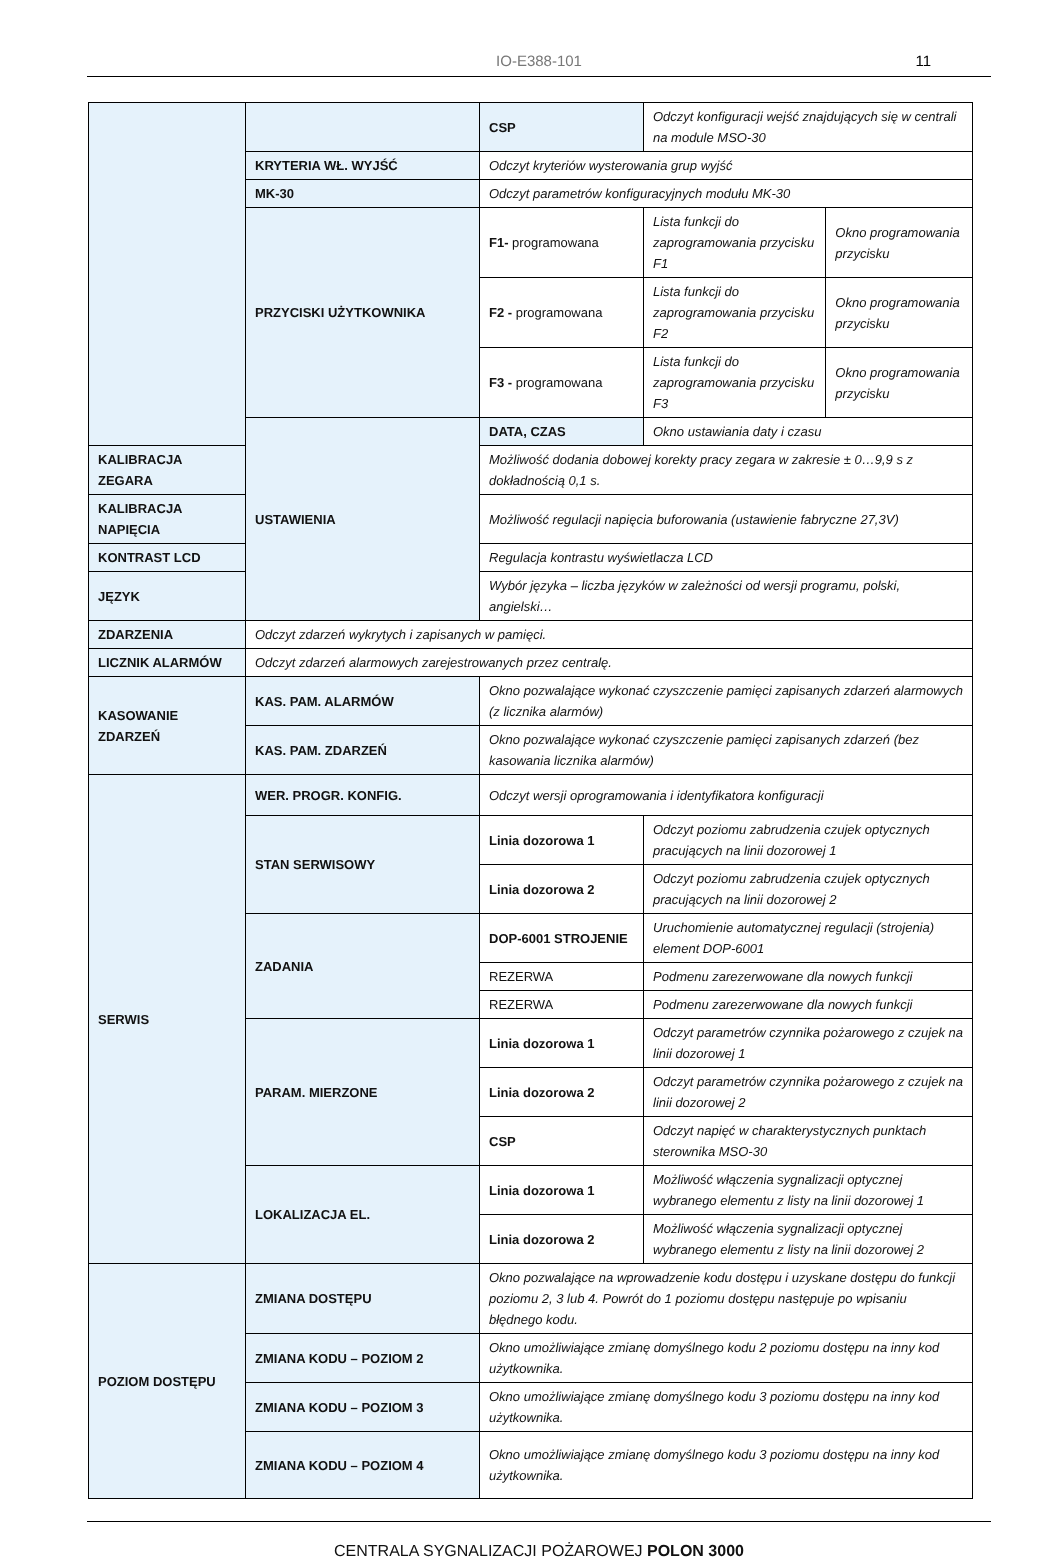IO-E388-101 11
| | | CSP | Odczyt konfiguracji wejść znajdujących się w centrali na module MSO-30 | |
| | KRYTERIA WŁ. WYJŚĆ | Odczyt kryteriów wysterowania grup wyjść | | |
| | MK-30 | Odczyt parametrów konfiguracyjnych modułu MK-30 | | |
| | PRZYCISKI UŻYTKOWNIKA | F1- programowana | Lista funkcji do zaprogramowania przycisku F1 | Okno programowania przycisku |
| | | F2 - programowana | Lista funkcji do zaprogramowania przycisku F2 | Okno programowania przycisku |
| | | F3 - programowana | Lista funkcji do zaprogramowania przycisku F3 | Okno programowania przycisku |
| | USTAWIENIA | DATA, CZAS | Okno ustawiania daty i czasu | |
| KALIBRACJA ZEGARA | | Możliwość dodania dobowej korekty pracy zegara w zakresie ± 0…9,9 s z dokładnością 0,1 s. | | |
| KALIBRACJA NAPIĘCIA | | Możliwość regulacji napięcia buforowania (ustawienie fabryczne 27,3V) | | |
| KONTRAST LCD | | Regulacja kontrastu wyświetlacza LCD | | |
| JĘZYK | | Wybór języka – liczba języków w zależności od wersji programu, polski, angielski… | | |
| ZDARZENIA | Odczyt zdarzeń wykrytych i zapisanych w pamięci. | | | |
| LICZNIK ALARMÓW | Odczyt zdarzeń alarmowych zarejestrowanych przez centralę. | | | |
| KASOWANIE ZDARZEŃ | KAS. PAM. ALARMÓW | Okno pozwalające wykonać czyszczenie pamięci zapisanych zdarzeń alarmowych (z licznika alarmów) | | |
| | KAS. PAM. ZDARZEŃ | Okno pozwalające wykonać czyszczenie pamięci zapisanych zdarzeń (bez kasowania licznika alarmów) | | |
| SERWIS | WER. PROGR. KONFIG. | Odczyt wersji oprogramowania i identyfikatora konfiguracji | | |
| | STAN SERWISOWY | Linia dozorowa 1 | Odczyt poziomu zabrudzenia czujek optycznych pracujących na linii dozorowej 1 | |
| | | Linia dozorowa 2 | Odczyt poziomu zabrudzenia czujek optycznych pracujących na linii dozorowej 2 | |
| | ZADANIA | DOP-6001 STROJENIE | Uruchomienie automatycznej regulacji (strojenia) element DOP-6001 | |
| | | REZERWA | Podmenu zarezerwowane dla nowych funkcji | |
| | | REZERWA | Podmenu zarezerwowane dla nowych funkcji | |
| | PARAM. MIERZONE | Linia dozorowa 1 | Odczyt parametrów czynnika pożarowego z czujek na linii dozorowej 1 | |
| | | Linia dozorowa 2 | Odczyt parametrów czynnika pożarowego z czujek na linii dozorowej 2 | |
| | | CSP | Odczyt napięć w charakterystycznych punktach sterownika MSO-30 | |
| | LOKALIZACJA EL. | Linia dozorowa 1 | Możliwość włączenia sygnalizacji optycznej wybranego elementu z listy na linii dozorowej 1 | |
| | | Linia dozorowa 2 | Możliwość włączenia sygnalizacji optycznej wybranego elementu z listy na linii dozorowej 2 | |
| POZIOM DOSTĘPU | ZMIANA DOSTĘPU | Okno pozwalające na wprowadzenie kodu dostępu i uzyskane dostępu do funkcji poziomu 2, 3 lub 4. Powrót do 1 poziomu dostępu następuje po wpisaniu błędnego kodu. | | |
| | ZMIANA KODU – POZIOM 2 | Okno umożliwiające zmianę domyślnego kodu 2 poziomu dostępu na inny kod użytkownika. | | |
| | ZMIANA KODU – POZIOM 3 | Okno umożliwiające zmianę domyślnego kodu 3 poziomu dostępu na inny kod użytkownika. | | |
| | ZMIANA KODU – POZIOM 4 | Okno umożliwiające zmianę domyślnego kodu 3 poziomu dostępu na inny kod użytkownika. | | |
CENTRALA SYGNALIZACJI POŻAROWEJ POLON 3000